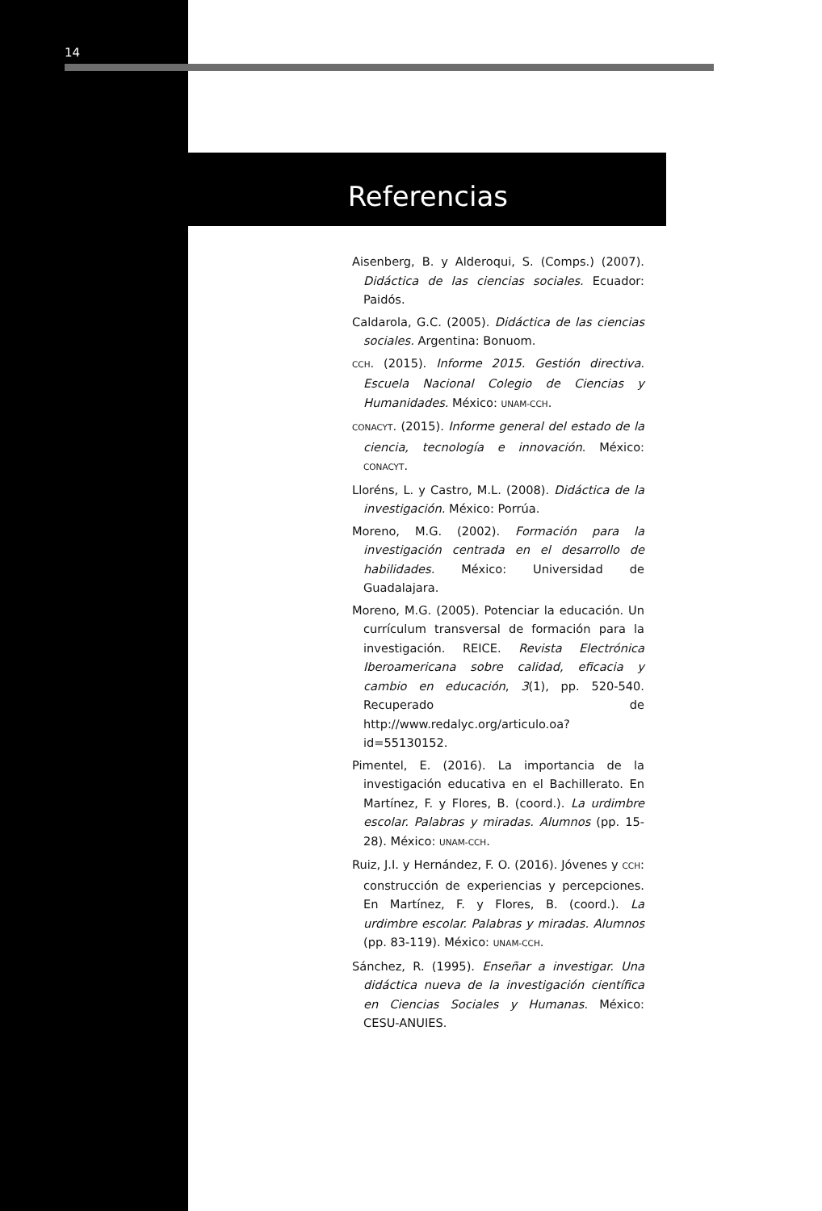14
Referencias
Aisenberg, B. y Alderoqui, S. (Comps.) (2007). Didáctica de las ciencias sociales. Ecuador: Paidós.
Caldarola, G.C. (2005). Didáctica de las ciencias sociales. Argentina: Bonuom.
CCH. (2015). Informe 2015. Gestión directiva. Escuela Nacional Colegio de Ciencias y Humanidades. México: UNAM-CCH.
CONACYT. (2015). Informe general del estado de la ciencia, tecnología e innovación. México: CONACYT.
Lloréns, L. y Castro, M.L. (2008). Didáctica de la investigación. México: Porrúa.
Moreno, M.G. (2002). Formación para la investigación centrada en el desarrollo de habilidades. México: Universidad de Guadalajara.
Moreno, M.G. (2005). Potenciar la educación. Un currículum transversal de formación para la investigación. REICE. Revista Electrónica Iberoamericana sobre calidad, eficacia y cambio en educación, 3(1), pp. 520-540. Recuperado de http://www.redalyc.org/articulo.oa?id=55130152.
Pimentel, E. (2016). La importancia de la investigación educativa en el Bachillerato. En Martínez, F. y Flores, B. (coord.). La urdimbre escolar. Palabras y miradas. Alumnos (pp. 15-28). México: UNAM-CCH.
Ruiz, J.I. y Hernández, F. O. (2016). Jóvenes y CCH: construcción de experiencias y percepciones. En Martínez, F. y Flores, B. (coord.). La urdimbre escolar. Palabras y miradas. Alumnos (pp. 83-119). México: UNAM-CCH.
Sánchez, R. (1995). Enseñar a investigar. Una didáctica nueva de la investigación científica en Ciencias Sociales y Humanas. México: CESU-ANUIES.